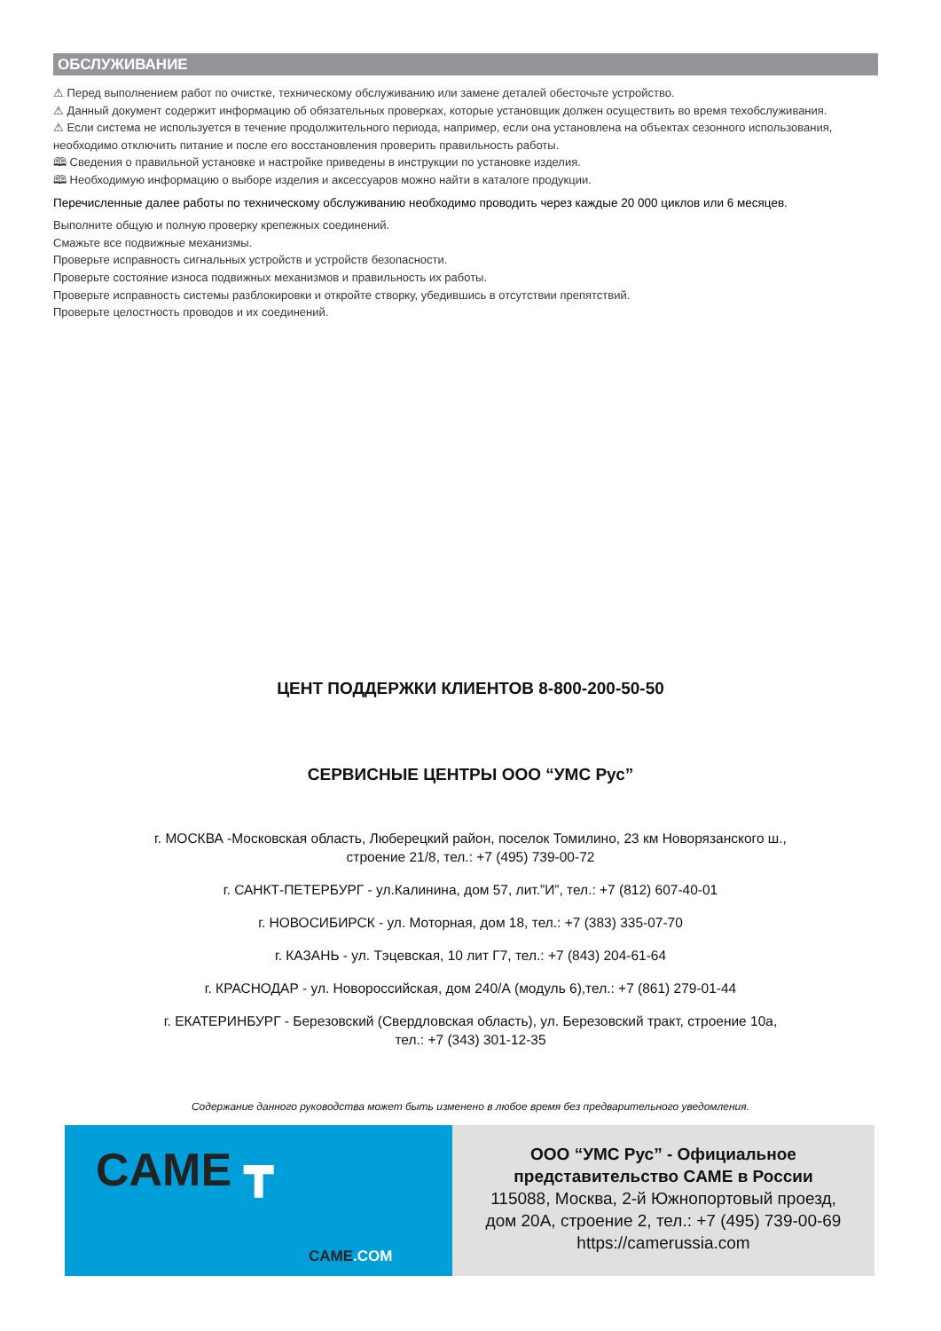ОБСЛУЖИВАНИЕ
⚠ Перед выполнением работ по очистке, техническому обслуживанию или замене деталей обесточьте устройство.
⚠ Данный документ содержит информацию об обязательных проверках, которые установщик должен осуществить во время техобслуживания.
⚠ Если система не используется в течение продолжительного периода, например, если она установлена на объектах сезонного использования, необходимо отключить питание и после его восстановления проверить правильность работы.
🕮 Сведения о правильной установке и настройке приведены в инструкции по установке изделия.
🕮 Необходимую информацию о выборе изделия и аксессуаров можно найти в каталоге продукции.
Перечисленные далее работы по техническому обслуживанию необходимо проводить через каждые 20 000 циклов или 6 месяцев.
Выполните общую и полную проверку крепежных соединений.
Смажьте все подвижные механизмы.
Проверьте исправность сигнальных устройств и устройств безопасности.
Проверьте состояние износа подвижных механизмов и правильность их работы.
Проверьте исправность системы разблокировки и откройте створку, убедившись в отсутствии препятствий.
Проверьте целостность проводов и их соединений.
ЦЕНТ ПОДДЕРЖКИ КЛИЕНТОВ 8-800-200-50-50
СЕРВИСНЫЕ ЦЕНТРЫ ООО “УМС Рус”
г. МОСКВА -Московская область, Люберецкий район, поселок Томилино, 23 км Новорязанского ш.,
строение 21/8, тел.: +7 (495) 739-00-72
г. САНКТ-ПЕТЕРБУРГ - ул.Калинина, дом 57, лит.”И”, тел.: +7 (812) 607-40-01
г. НОВОСИБИРСК - ул. Моторная, дом 18, тел.: +7 (383) 335-07-70
г. КАЗАНЬ - ул. Тэцевская, 10 лит Г7, тел.: +7 (843) 204-61-64
г. КРАСНОДАР - ул. Новороссийская, дом 240/А (модуль 6),тел.: +7 (861) 279-01-44
г. ЕКАТЕРИНБУРГ - Березовский (Свердловская область), ул. Березовский тракт, строение 10а,
тел.: +7 (343) 301-12-35
Содержание данного руководства может быть изменено в любое время без предварительного уведомления.
CAME ┳
CAME.COM
ООО “УМС Рус” - Официальное
представительство CAME в России
115088, Москва, 2-й Южнопортовый проезд,
дом 20А, строение 2, тел.: +7 (495) 739-00-69
https://camerussia.com